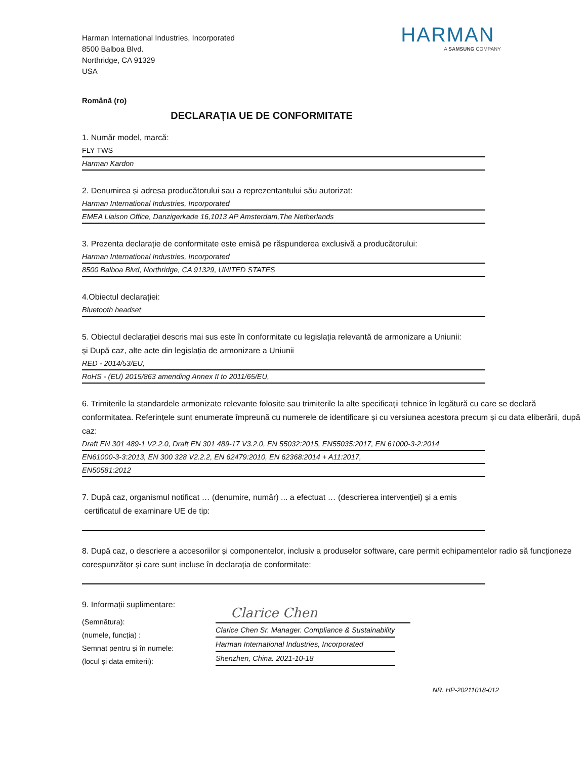Harman International Industries, Incorporated
8500 Balboa Blvd.
Northridge, CA 91329
USA
HARMAN
A SAMSUNG COMPANY
Română (ro)
DECLARAȚIA UE DE CONFORMITATE
1. Număr model, marcă:
FLY TWS
Harman Kardon
2. Denumirea și adresa producătorului sau a reprezentantului său autorizat:
Harman International Industries, Incorporated
EMEA Liaison Office, Danzigerkade 16,1013 AP Amsterdam,The Netherlands
3. Prezenta declarație de conformitate este emisă pe răspunderea exclusivă a producătorului:
Harman International Industries, Incorporated
8500 Balboa Blvd, Northridge, CA 91329, UNITED STATES
4.Obiectul declarației:
Bluetooth headset
5. Obiectul declarației descris mai sus este în conformitate cu legislația relevantă de armonizare a Uniunii:
și După caz, alte acte din legislația de armonizare a Uniunii
RED - 2014/53/EU,
RoHS - (EU) 2015/863 amending Annex II to 2011/65/EU,
6. Trimiterile la standardele armonizate relevante folosite sau trimiterile la alte specificații tehnice în legătură cu care se declară conformitatea. Referințele sunt enumerate împreună cu numerele de identificare și cu versiunea acestora precum și cu data eliberării, după caz:
Draft EN 301 489-1 V2.2.0, Draft EN 301 489-17 V3.2.0, EN 55032:2015, EN55035:2017, EN 61000-3-2:2014
EN61000-3-3:2013, EN 300 328 V2.2.2, EN 62479:2010, EN 62368:2014 + A11:2017,
EN50581:2012
7. După caz, organismul notificat … (denumire, număr) ... a efectuat … (descrierea intervenției) și a emis
certificatul de examinare UE de tip:
8. După caz, o descriere a accesoriilor și componentelor, inclusiv a produselor software, care permit echipamentelor radio să funcționeze corespunzător și care sunt incluse în declarația de conformitate:
9. Informații suplimentare:
(Semnătura):
(numele, funcția) :
Semnat pentru și în numele:
(locul și data emiterii):
Clarice Chen
Clarice Chen Sr. Manager. Compliance & Sustainability
Harman International Industries, Incorporated
Shenzhen, China. 2021-10-18
NR. HP-20211018-012